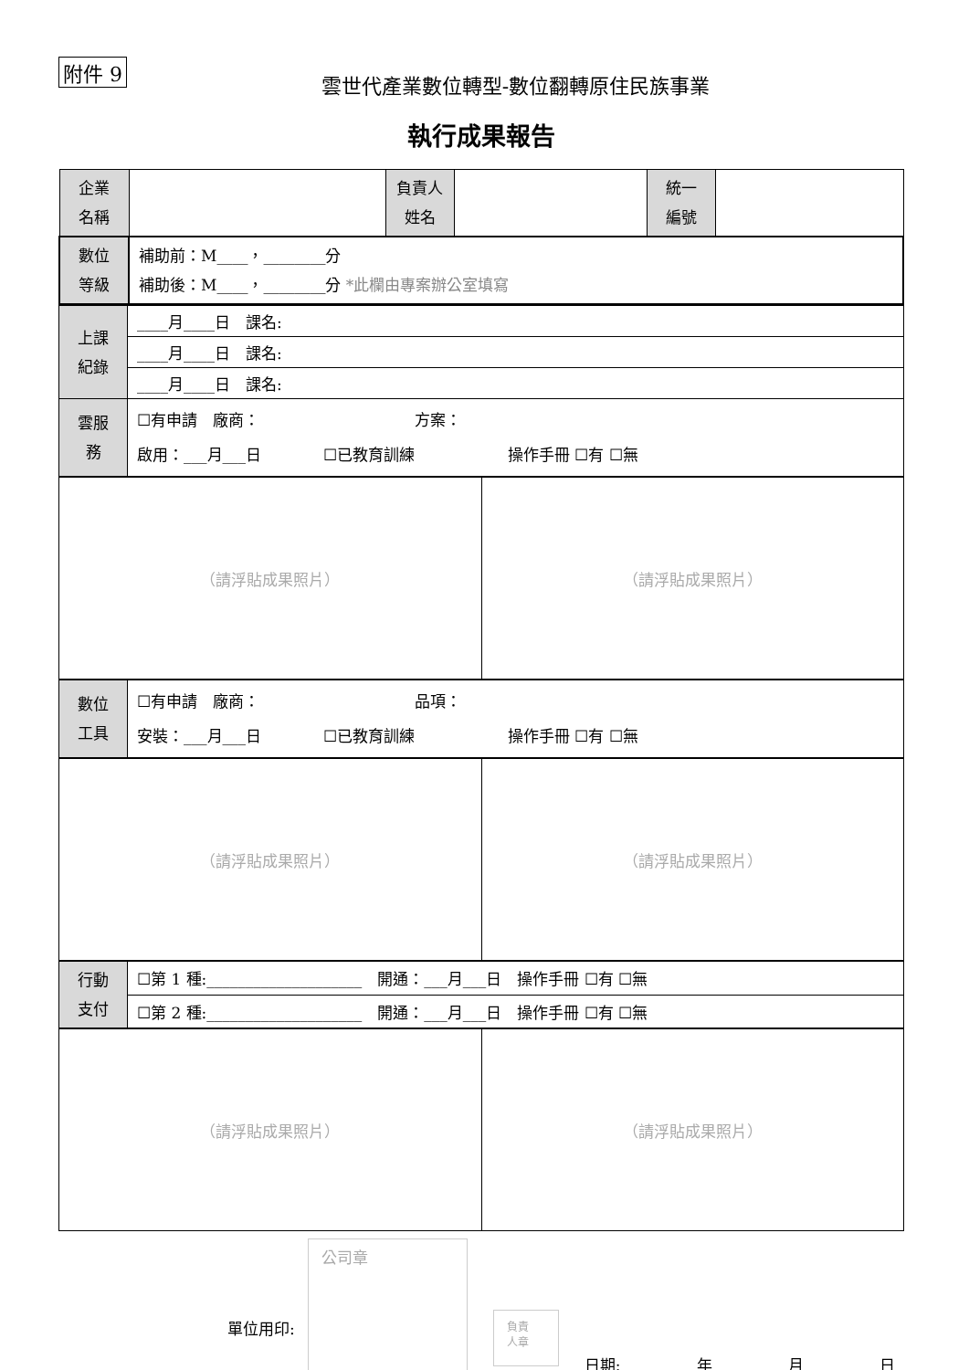附件 9
雲世代產業數位轉型-數位翻轉原住民族事業
執行成果報告
| 企業 名稱 | | 負責人 姓名 | | 統一 編號 | |
| 數位 等級 | 補助前：M____，________分 補助後：M____，________分 *此欄由專案辦公室填寫 | | | | |
| 上課 紀錄 | ____月____日 課名: |
| | ____月____日 課名: |
| | ____月____日 課名: |
| 雲服 務 | ☐有申請 廠商： 方案： 啟用：___月___日 ☐已教育訓練 操作手冊 ☐有 ☐無 |
| （請浮貼成果照片） | （請浮貼成果照片） |
| 數位 工具 | ☐有申請 廠商： 品項： 安裝：___月___日 ☐已教育訓練 操作手冊 ☐有 ☐無 |
| （請浮貼成果照片） | （請浮貼成果照片） |
| 行動 支付 | ☐第 1 種:____________________ 開通：___月___日 操作手冊 ☐有 ☐無 |
| | ☐第 2 種:____________________ 開通：___月___日 操作手冊 ☐有 ☐無 |
| （請浮貼成果照片） | （請浮貼成果照片） |
單位用印:
公司章
負責
人章
日期: 年 月 日